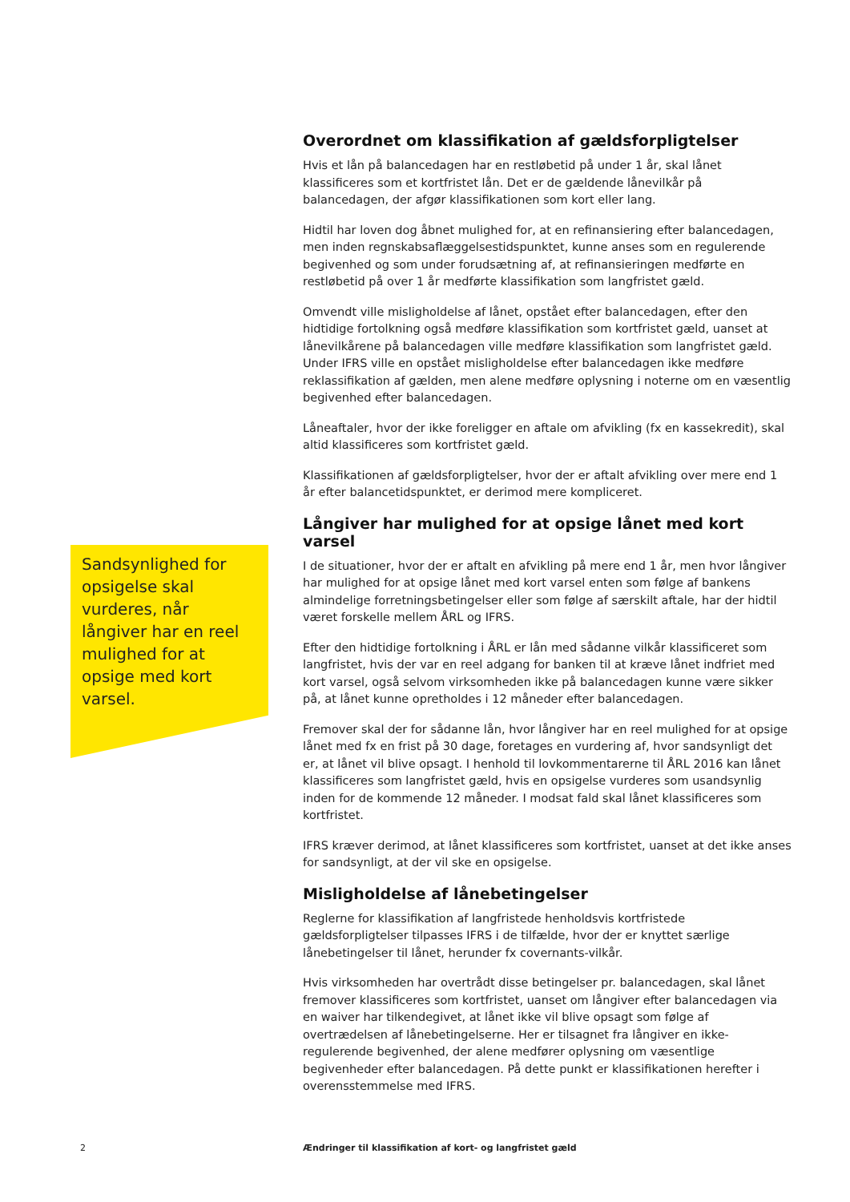Overordnet om klassifikation af gældsforpligtelser
Hvis et lån på balancedagen har en restløbetid på under 1 år, skal lånet klassificeres som et kortfristet lån. Det er de gældende lånevilkår på balancedagen, der afgør klassifikationen som kort eller lang.
Hidtil har loven dog åbnet mulighed for, at en refinansiering efter balancedagen, men inden regnskabsaflæggelsestidspunktet, kunne anses som en regulerende begivenhed og som under forudsætning af, at refinansieringen medførte en restløbetid på over 1 år medførte klassifikation som langfristet gæld.
Omvendt ville misligholdelse af lånet, opstået efter balancedagen, efter den hidtidige fortolkning også medføre klassifikation som kortfristet gæld, uanset at lånevilkårene på balancedagen ville medføre klassifikation som langfristet gæld. Under IFRS ville en opstået misligholdelse efter balancedagen ikke medføre reklassifikation af gælden, men alene medføre oplysning i noterne om en væsentlig begivenhed efter balancedagen.
Låneaftaler, hvor der ikke foreligger en aftale om afvikling (fx en kassekredit), skal altid klassificeres som kortfristet gæld.
Klassifikationen af gældsforpligtelser, hvor der er aftalt afvikling over mere end 1 år efter balancetidspunktet, er derimod mere kompliceret.
Långiver har mulighed for at opsige lånet med kort varsel
I de situationer, hvor der er aftalt en afvikling på mere end 1 år, men hvor långiver har mulighed for at opsige lånet med kort varsel enten som følge af bankens almindelige forretningsbetingelser eller som følge af særskilt aftale, har der hidtil været forskelle mellem ÅRL og IFRS.
Efter den hidtidige fortolkning i ÅRL er lån med sådanne vilkår klassificeret som langfristet, hvis der var en reel adgang for banken til at kræve lånet indfriet med kort varsel, også selvom virksomheden ikke på balancedagen kunne være sikker på, at lånet kunne opretholdes i 12 måneder efter balancedagen.
Fremover skal der for sådanne lån, hvor långiver har en reel mulighed for at opsige lånet med fx en frist på 30 dage, foretages en vurdering af, hvor sandsynligt det er, at lånet vil blive opsagt. I henhold til lovkommentarerne til ÅRL 2016 kan lånet klassificeres som langfristet gæld, hvis en opsigelse vurderes som usandsynlig inden for de kommende 12 måneder. I modsat fald skal lånet klassificeres som kortfristet.
IFRS kræver derimod, at lånet klassificeres som kortfristet, uanset at det ikke anses for sandsynligt, at der vil ske en opsigelse.
Misligholdelse af lånebetingelser
Reglerne for klassifikation af langfristede henholdsvis kortfristede gældsforpligtelser tilpasses IFRS i de tilfælde, hvor der er knyttet særlige lånebetingelser til lånet, herunder fx covernants-vilkår.
Hvis virksomheden har overtrådt disse betingelser pr. balancedagen, skal lånet fremover klassificeres som kortfristet, uanset om långiver efter balancedagen via en waiver har tilkendegivet, at lånet ikke vil blive opsagt som følge af overtrædelsen af lånebetingelserne. Her er tilsagnet fra långiver en ikke-regulerende begivenhed, der alene medfører oplysning om væsentlige begivenheder efter balancedagen. På dette punkt er klassifikationen herefter i overensstemmelse med IFRS.
Sandsynlighed for opsigelse skal vurderes, når långiver har en reel mulighed for at opsige med kort varsel.
2 Ændringer til klassifikation af kort- og langfristet gæld